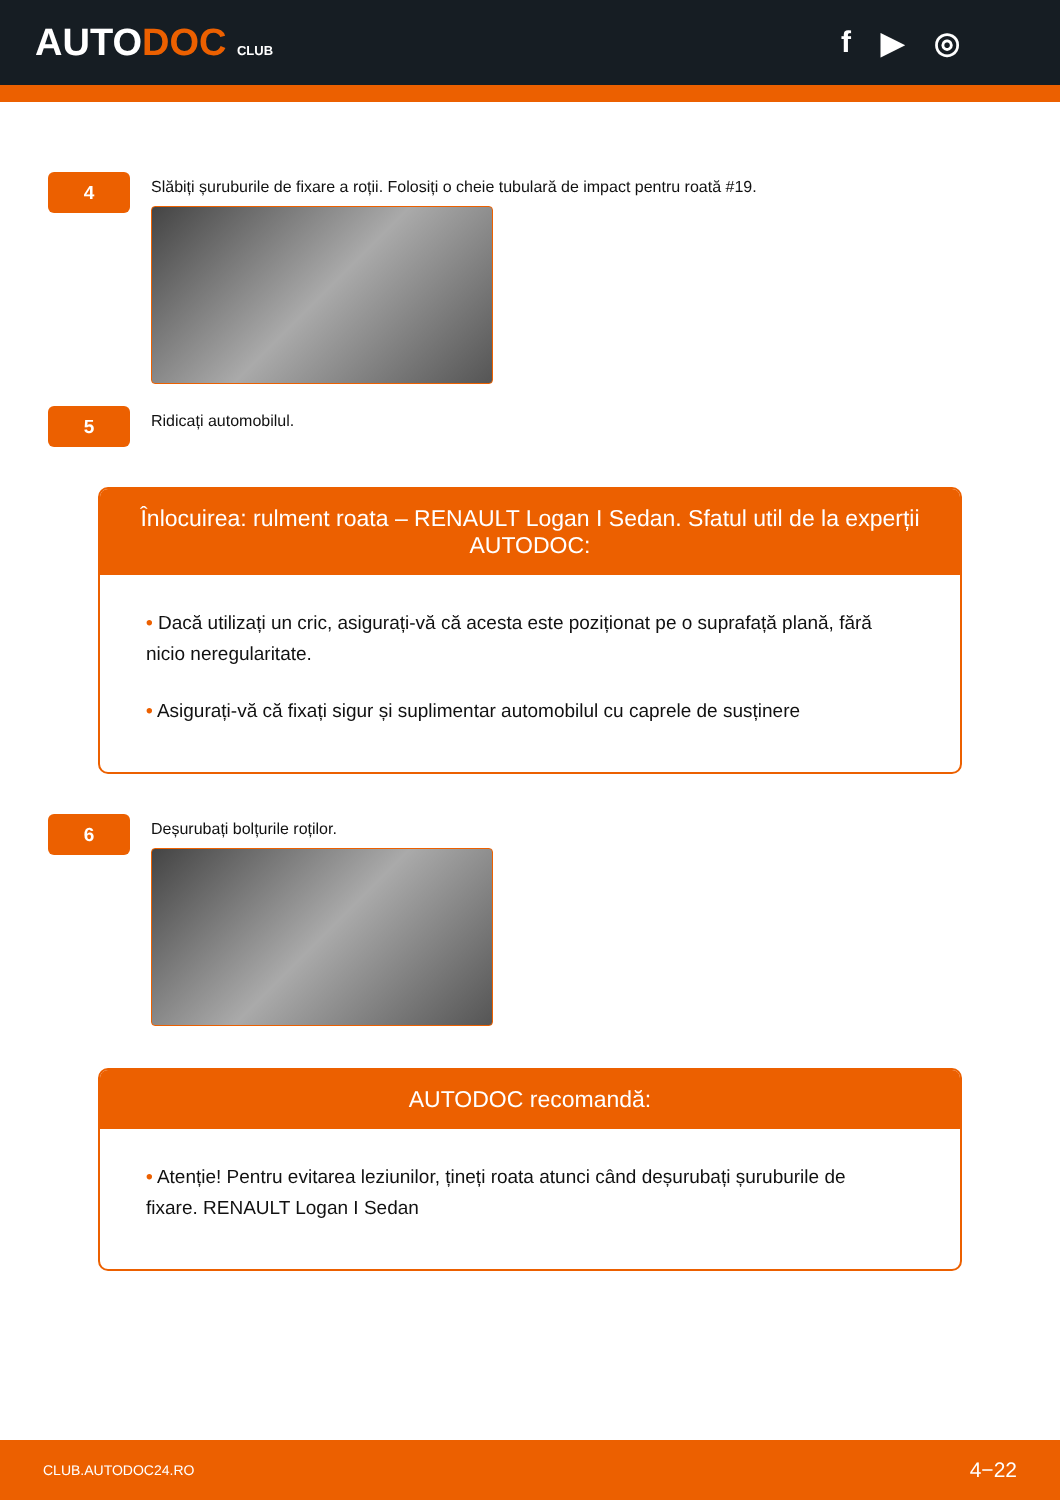AUTODOC CLUB
f ▶ ◎
4
Slăbiți șuruburile de fixare a roții. Folosiți o cheie tubulară de impact pentru roată #19.
5
Ridicați automobilul.
Înlocuirea: rulment roata – RENAULT Logan I Sedan. Sfatul util de la experții AUTODOC:
• Dacă utilizați un cric, asigurați-vă că acesta este poziționat pe o suprafață plană, fără nicio neregularitate.
• Asigurați-vă că fixați sigur și suplimentar automobilul cu caprele de susținere
6
Deșurubați bolțurile roților.
AUTODOC recomandă:
• Atenție! Pentru evitarea leziunilor, țineți roata atunci când deșurubați șuruburile de fixare. RENAULT Logan I Sedan
CLUB.AUTODOC24.RO 4−22